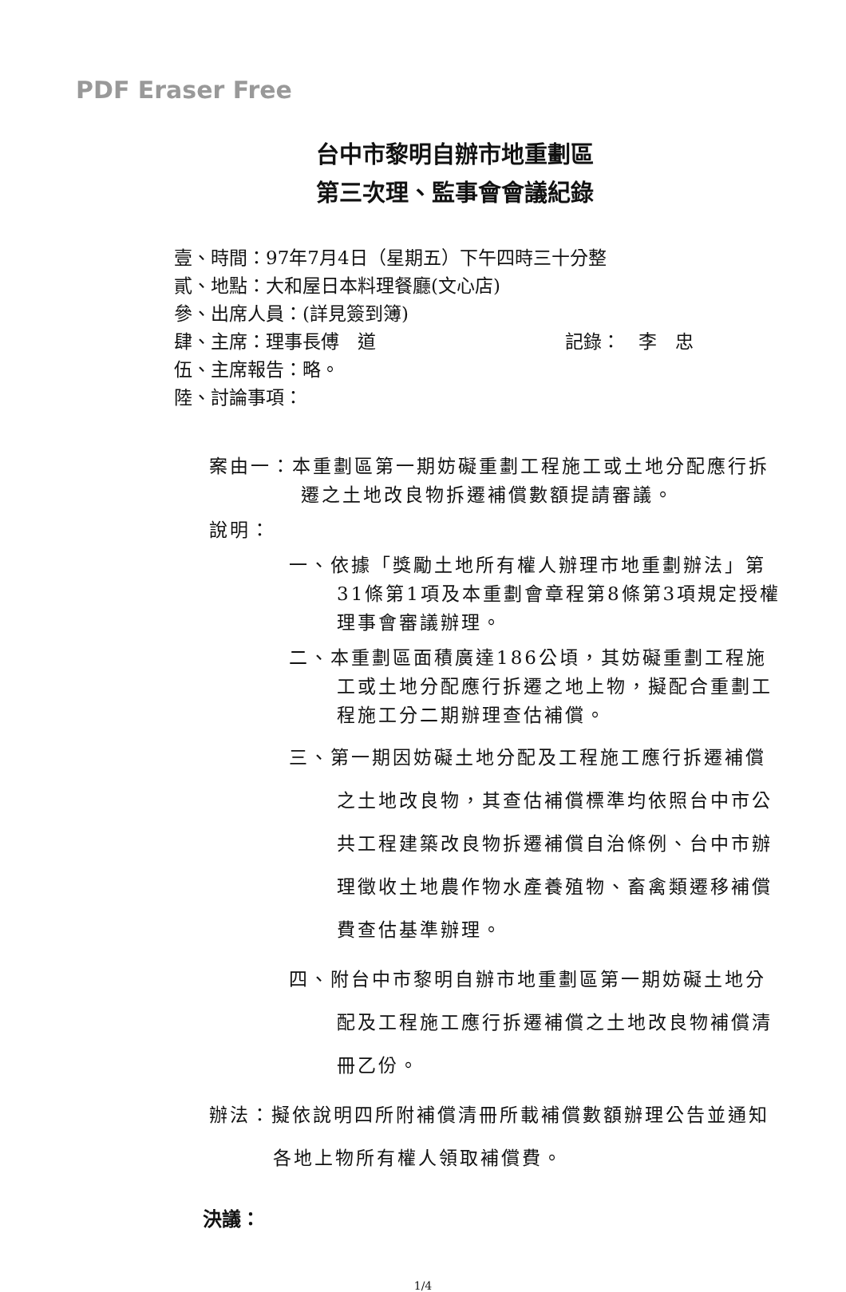PDF Eraser Free
台中市黎明自辦市地重劃區
第三次理、監事會會議紀錄
壹、時間：97年7月4日（星期五）下午四時三十分整
貳、地點：大和屋日本料理餐廳(文心店)
參、出席人員：(詳見簽到簿)
肆、主席：理事長傅　道 記錄：　李　忠
伍、主席報告：略。
陸、討論事項：
案由一：本重劃區第一期妨礙重劃工程施工或土地分配應行拆遷之土地改良物拆遷補償數額提請審議。
說明：
一、依據「獎勵土地所有權人辦理市地重劃辦法」第31條第1項及本重劃會章程第8條第3項規定授權理事會審議辦理。
二、本重劃區面積廣達186公頃，其妨礙重劃工程施工或土地分配應行拆遷之地上物，擬配合重劃工程施工分二期辦理查估補償。
三、第一期因妨礙土地分配及工程施工應行拆遷補償之土地改良物，其查估補償標準均依照台中市公共工程建築改良物拆遷補償自治條例、台中市辦理徵收土地農作物水產養殖物、畜禽類遷移補償費查估基準辦理。
四、附台中市黎明自辦市地重劃區第一期妨礙土地分配及工程施工應行拆遷補償之土地改良物補償清冊乙份。
辦法：擬依說明四所附補償清冊所載補償數額辦理公告並通知各地上物所有權人領取補償費。
決議：
1/4